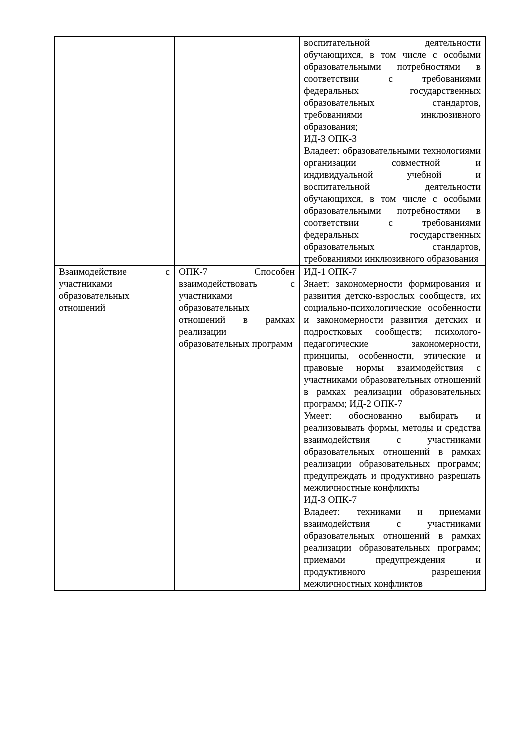| | | воспитательной деятельности обучающихся, в том числе с особыми образовательными потребностями в соответствии с требованиями федеральных государственных образовательных стандартов, требованиями инклюзивного образования; ИД-3 ОПК-3 Владеет: образовательными технологиями организации совместной и индивидуальной учебной и воспитательной деятельности обучающихся, в том числе с особыми образовательными потребностями в соответствии с требованиями федеральных государственных образовательных стандартов, требованиями инклюзивного образования |
| Взаимодействие с участниками образовательных отношений | ОПК-7 Способен взаимодействовать с участниками образовательных отношений в рамках реализации образовательных программ | ИД-1 ОПК-7 Знает: закономерности формирования и развития детско-взрослых сообществ, их социально-психологические особенности и закономерности развития детских и подростковых сообществ; психолого- педагогические закономерности, принципы, особенности, этические и правовые нормы взаимодействия с участниками образовательных отношений в рамках реализации образовательных программ; ИД-2 ОПК-7 Умеет: обоснованно выбирать и реализовывать формы, методы и средства взаимодействия с участниками образовательных отношений в рамках реализации образовательных программ; предупреждать и продуктивно разрешать межличностные конфликты ИД-3 ОПК-7 Владеет: техниками и приемами взаимодействия с участниками образовательных отношений в рамках реализации образовательных программ; приемами предупреждения и продуктивного разрешения межличностных конфликтов |